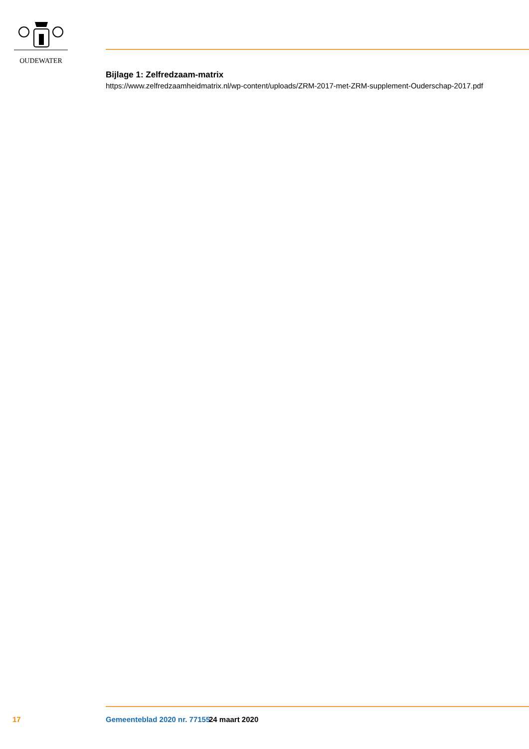OUDEWATER
Bijlage 1: Zelfredzaam-matrix
https://www.zelfredzaamheidmatrix.nl/wp-content/uploads/ZRM-2017-met-ZRM-supplement-Ouderschap-2017.pdf
17 Gemeenteblad 2020 nr. 77155 24 maart 2020